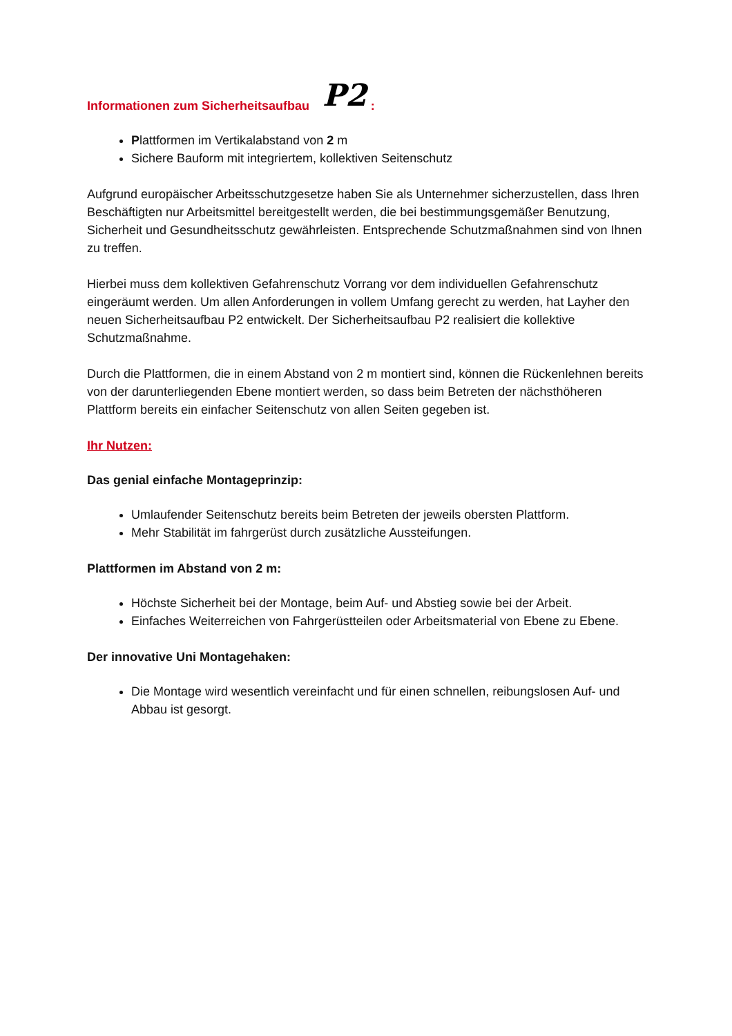Informationen zum Sicherheitsaufbau P2:
Plattformen im Vertikalabstand von 2 m
Sichere Bauform mit integriertem, kollektiven Seitenschutz
Aufgrund europäischer Arbeitsschutzgesetze haben Sie als Unternehmer sicherzustellen, dass Ihren Beschäftigten nur Arbeitsmittel bereitgestellt werden, die bei bestimmungsgemäßer Benutzung, Sicherheit und Gesundheitsschutz gewährleisten. Entsprechende Schutzmaßnahmen sind von Ihnen zu treffen.
Hierbei muss dem kollektiven Gefahrenschutz Vorrang vor dem individuellen Gefahrenschutz eingeräumt werden. Um allen Anforderungen in vollem Umfang gerecht zu werden, hat Layher den neuen Sicherheitsaufbau P2 entwickelt. Der Sicherheitsaufbau P2 realisiert die kollektive Schutzmaßnahme.
Durch die Plattformen, die in einem Abstand von 2 m montiert sind, können die Rückenlehnen bereits von der darunterliegenden Ebene montiert werden, so dass beim Betreten der nächsthöheren Plattform bereits ein einfacher Seitenschutz von allen Seiten gegeben ist.
Ihr Nutzen:
Das genial einfache Montageprinzip:
Umlaufender Seitenschutz bereits beim Betreten der jeweils obersten Plattform.
Mehr Stabilität im fahrgerüst durch zusätzliche Aussteifungen.
Plattformen im Abstand von 2 m:
Höchste Sicherheit bei der Montage, beim Auf- und Abstieg sowie bei der Arbeit.
Einfaches Weiterreichen von Fahrgerüstteilen oder Arbeitsmaterial von Ebene zu Ebene.
Der innovative Uni Montagehaken:
Die Montage wird wesentlich vereinfacht und für einen schnellen, reibungslosen Auf- und Abbau ist gesorgt.